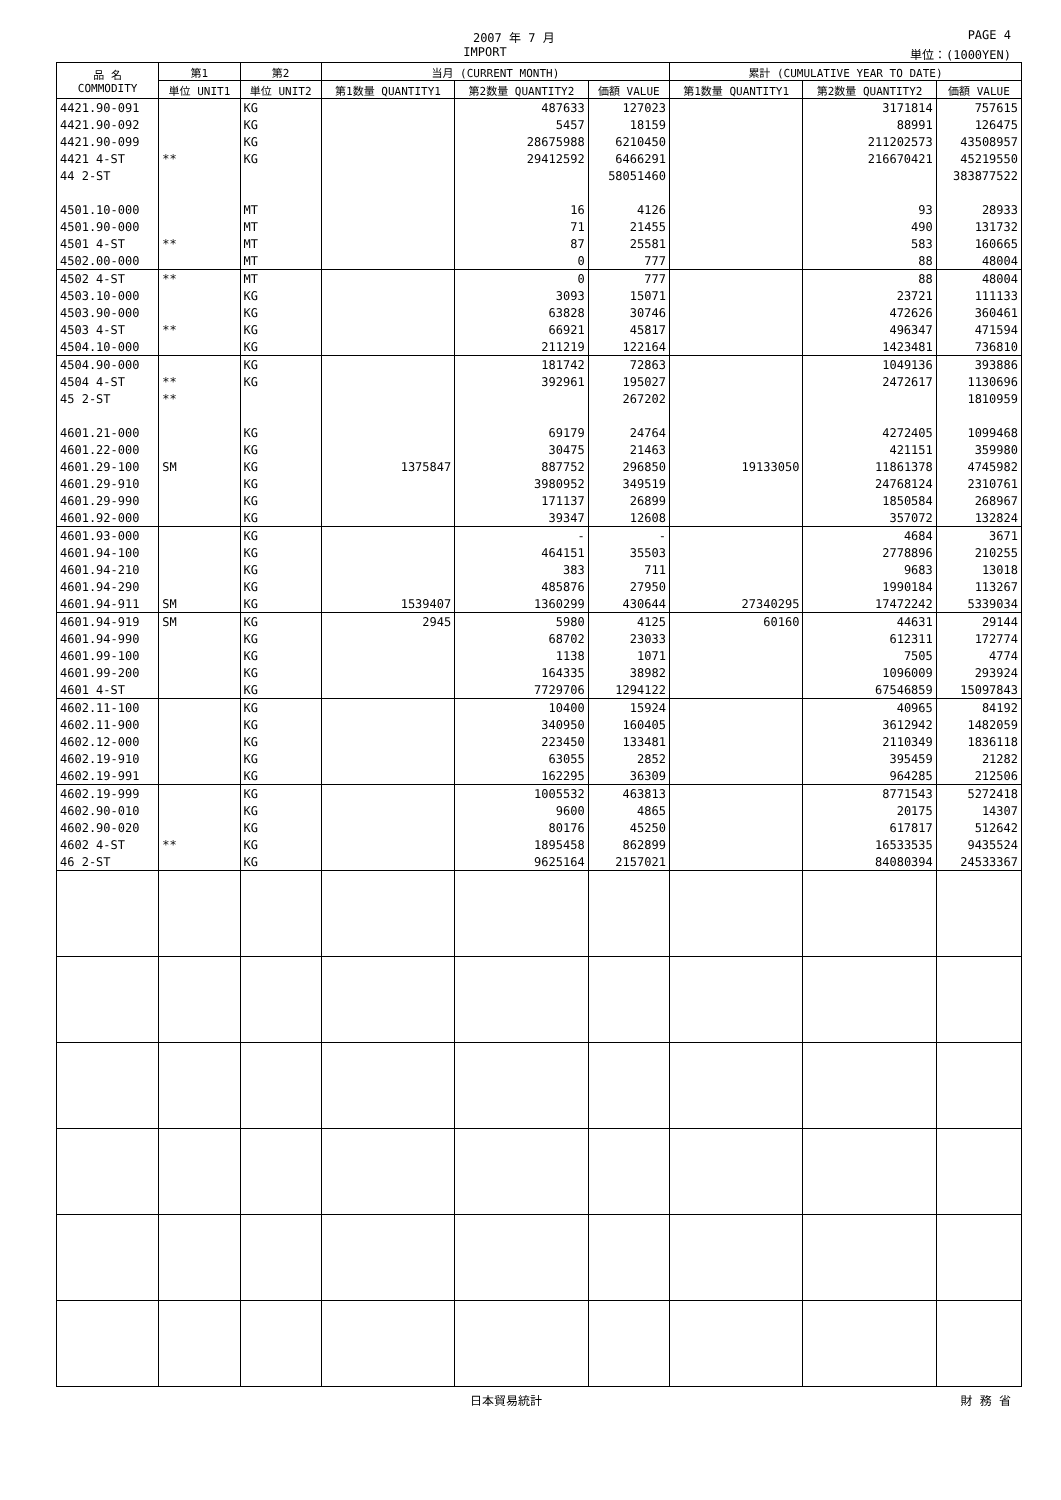2007 年 7 月 PAGE 4
IMPORT 単位：(1000YEN)
| 品 名 COMMODITY | 第1 | 第2 | 当月 (CURRENT MONTH) | | | 累計 (CUMULATIVE YEAR TO DATE) | | |
| --- | --- | --- | --- | --- | --- | --- | --- | --- |
| | 単位 UNIT1 | 単位 UNIT2 | 第1数量 QUANTITY1 | 第2数量 QUANTITY2 | 価額 VALUE | 第1数量 QUANTITY1 | 第2数量 QUANTITY2 | 価額 VALUE |
| 4421.90-091 | | KG | | 487633 | 127023 | | 3171814 | 757615 |
| 4421.90-092 | | KG | | 5457 | 18159 | | 88991 | 126475 |
| 4421.90-099 | | KG | | 28675988 | 6210450 | | 211202573 | 43508957 |
| 4421 4-ST | ** | KG | | 29412592 | 6466291 | | 216670421 | 45219550 |
| 44 2-ST | | | | | 58051460 | | | 383877522 |
| 4501.10-000 | | MT | | 16 | 4126 | | 93 | 28933 |
| 4501.90-000 | | MT | | 71 | 21455 | | 490 | 131732 |
| 4501 4-ST | ** | MT | | 87 | 25581 | | 583 | 160665 |
| 4502.00-000 | | MT | | 0 | 777 | | 88 | 48004 |
| 4502 4-ST | ** | MT | | 0 | 777 | | 88 | 48004 |
| 4503.10-000 | | KG | | 3093 | 15071 | | 23721 | 111133 |
| 4503.90-000 | | KG | | 63828 | 30746 | | 472626 | 360461 |
| 4503 4-ST | ** | KG | | 66921 | 45817 | | 496347 | 471594 |
| 4504.10-000 | | KG | | 211219 | 122164 | | 1423481 | 736810 |
| 4504.90-000 | | KG | | 181742 | 72863 | | 1049136 | 393886 |
| 4504 4-ST | ** | KG | | 392961 | 195027 | | 2472617 | 1130696 |
| 45 2-ST | ** | | | | 267202 | | | 1810959 |
| 4601.21-000 | | KG | | 69179 | 24764 | | 4272405 | 1099468 |
| 4601.22-000 | | KG | | 30475 | 21463 | | 421151 | 359980 |
| 4601.29-100 | SM | KG | 1375847 | 887752 | 296850 | 19133050 | 11861378 | 4745982 |
| 4601.29-910 | | KG | | 3980952 | 349519 | | 24768124 | 2310761 |
| 4601.29-990 | | KG | | 171137 | 26899 | | 1850584 | 268967 |
| 4601.92-000 | | KG | | 39347 | 12608 | | 357072 | 132824 |
| 4601.93-000 | | KG | | - | - | | 4684 | 3671 |
| 4601.94-100 | | KG | | 464151 | 35503 | | 2778896 | 210255 |
| 4601.94-210 | | KG | | 383 | 711 | | 9683 | 13018 |
| 4601.94-290 | | KG | | 485876 | 27950 | | 1990184 | 113267 |
| 4601.94-911 | SM | KG | 1539407 | 1360299 | 430644 | 27340295 | 17472242 | 5339034 |
| 4601.94-919 | SM | KG | 2945 | 5980 | 4125 | 60160 | 44631 | 29144 |
| 4601.94-990 | | KG | | 68702 | 23033 | | 612311 | 172774 |
| 4601.99-100 | | KG | | 1138 | 1071 | | 7505 | 4774 |
| 4601.99-200 | | KG | | 164335 | 38982 | | 1096009 | 293924 |
| 4601 4-ST | | KG | | 7729706 | 1294122 | | 67546859 | 15097843 |
| 4602.11-100 | | KG | | 10400 | 15924 | | 40965 | 84192 |
| 4602.11-900 | | KG | | 340950 | 160405 | | 3612942 | 1482059 |
| 4602.12-000 | | KG | | 223450 | 133481 | | 2110349 | 1836118 |
| 4602.19-910 | | KG | | 63055 | 2852 | | 395459 | 21282 |
| 4602.19-991 | | KG | | 162295 | 36309 | | 964285 | 212506 |
| 4602.19-999 | | KG | | 1005532 | 463813 | | 8771543 | 5272418 |
| 4602.90-010 | | KG | | 9600 | 4865 | | 20175 | 14307 |
| 4602.90-020 | | KG | | 80176 | 45250 | | 617817 | 512642 |
| 4602 4-ST | ** | KG | | 1895458 | 862899 | | 16533535 | 9435524 |
| 46 2-ST | | KG | | 9625164 | 2157021 | | 84080394 | 24533367 |
日本貿易統計 財 務 省